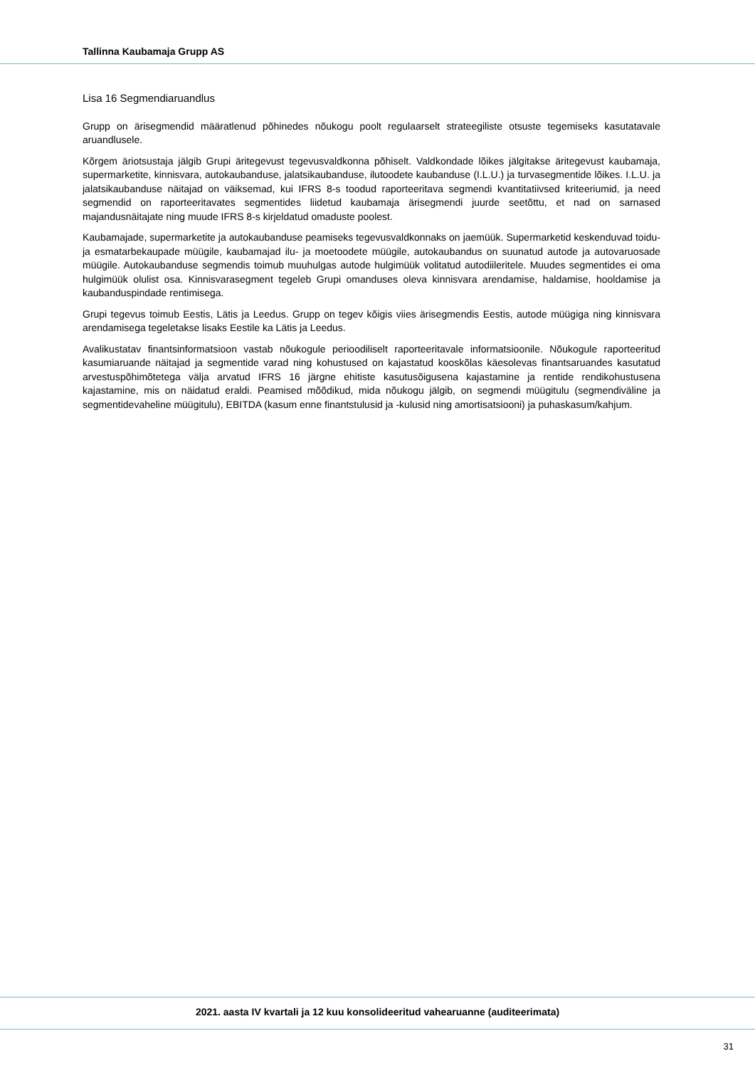Tallinna Kaubamaja Grupp AS
Lisa 16 Segmendiaruandlus
Grupp on ärisegmendid määratlenud põhinedes nõukogu poolt regulaarselt strateegiliste otsuste tegemiseks kasutatavale aruandlusele.
Kõrgem äriotsustaja jälgib Grupi äritegevust tegevusvaldkonna põhiselt. Valdkondade lõikes jälgitakse äritegevust kaubamaja, supermarketite, kinnisvara, autokaubanduse, jalatsikaubanduse, ilutoodete kaubanduse (I.L.U.) ja turvasegmentide lõikes. I.L.U. ja jalatsikaubanduse näitajad on väiksemad, kui IFRS 8-s toodud raporteeritava segmendi kvantitatiivsed kriteeriumid, ja need segmendid on raporteeritavates segmentides liidetud kaubamaja ärisegmendi juurde seetõttu, et nad on sarnased majandusnäitajate ning muude IFRS 8-s kirjeldatud omaduste poolest.
Kaubamajade, supermarketite ja autokaubanduse peamiseks tegevusvaldkonnaks on jaemüük. Supermarketid keskenduvad toidu- ja esmatarbekaupade müügile, kaubamajad ilu- ja moetoodete müügile, autokaubandus on suunatud autode ja autovaruosade müügile. Autokaubanduse segmendis toimub muuhulgas autode hulgimüük volitatud autodiileritele. Muudes segmentides ei oma hulgimüük olulist osa. Kinnisvarasegment tegeleb Grupi omanduses oleva kinnisvara arendamise, haldamise, hooldamise ja kaubanduspindade rentimisega.
Grupi tegevus toimub Eestis, Lätis ja Leedus. Grupp on tegev kõigis viies ärisegmendis Eestis, autode müügiga ning kinnisvara arendamisega tegeletakse lisaks Eestile ka Lätis ja Leedus.
Avalikustatav finantsinformatsioon vastab nõukogule perioodiliselt raporteeritavale informatsioonile. Nõukogule raporteeritud kasumiaruande näitajad ja segmentide varad ning kohustused on kajastatud kooskõlas käesolevas finantsaruandes kasutatud arvestuspõhimõtetega välja arvatud IFRS 16 järgne ehitiste kasutusõigusena kajastamine ja rentide rendikohustusena kajastamine, mis on näidatud eraldi. Peamised mõõdikud, mida nõukogu jälgib, on segmendi müügitulu (segmendiväline ja segmentidevaheline müügitulu), EBITDA (kasum enne finantstulusid ja -kulusid ning amortisatsiooni) ja puhaskasum/kahjum.
2021. aasta IV kvartali ja 12 kuu konsolideeritud vahearuanne (auditeerimata)
31